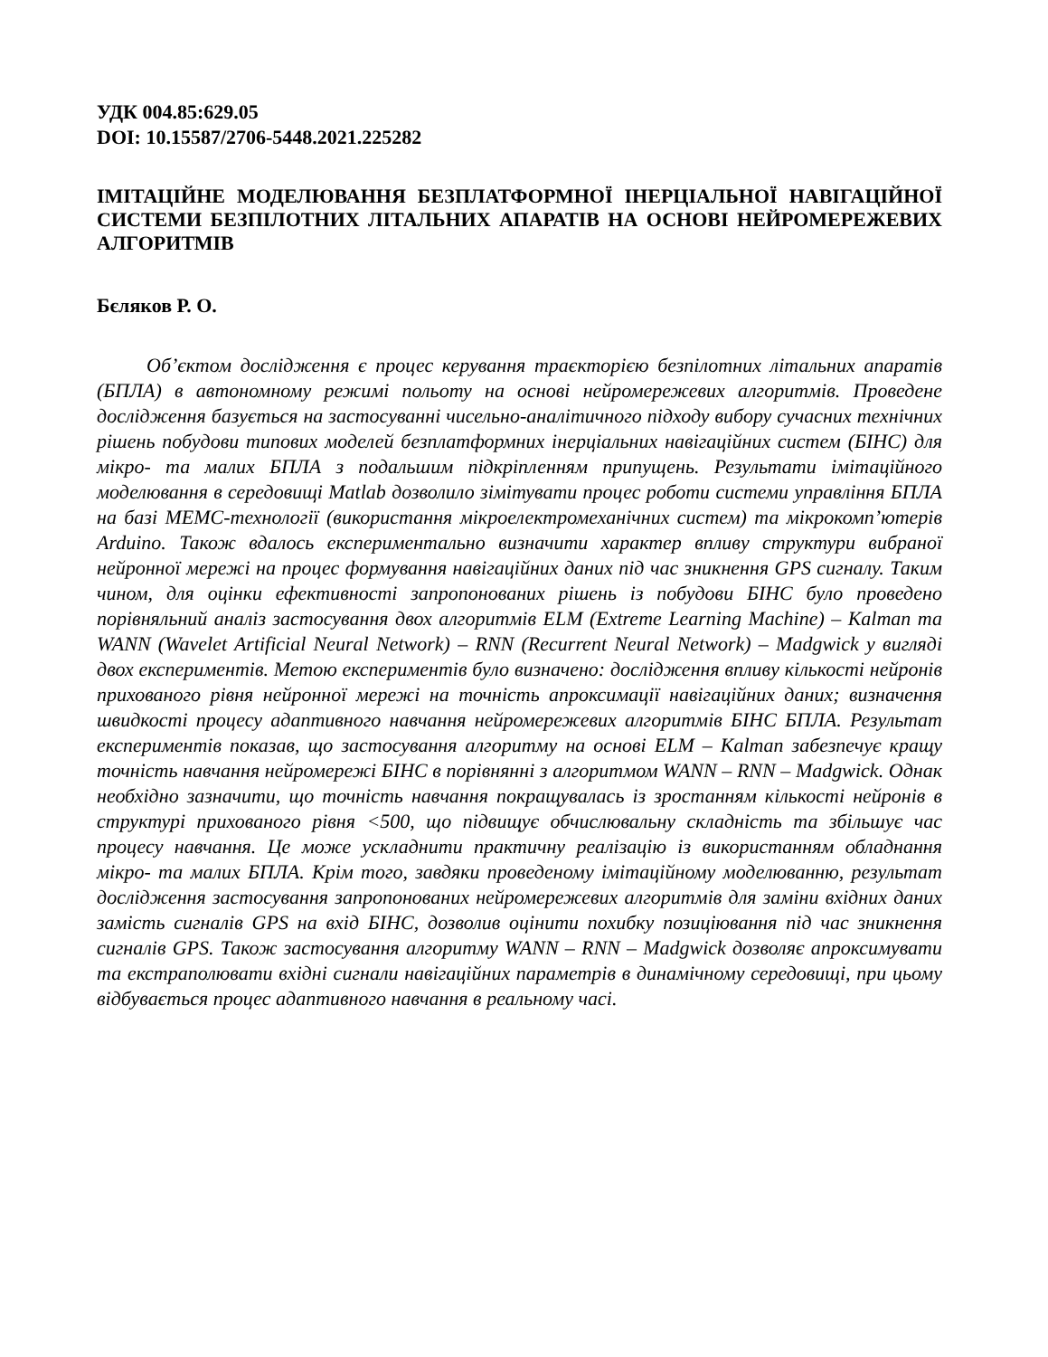УДК 004.85:629.05
DOI: 10.15587/2706-5448.2021.225282
ІМІТАЦІЙНЕ МОДЕЛЮВАННЯ БЕЗПЛАТФОРМНОЇ ІНЕРЦІАЛЬНОЇ НАВІГАЦІЙНОЇ СИСТЕМИ БЕЗПІЛОТНИХ ЛІТАЛЬНИХ АПАРАТІВ НА ОСНОВІ НЕЙРОМЕРЕЖЕВИХ АЛГОРИТМІВ
Бєляков Р. О.
Об’єктом дослідження є процес керування траєкторією безпілотних літальних апаратів (БПЛА) в автономному режимі польоту на основі нейромережевих алгоритмів. Проведене дослідження базується на застосуванні чисельно-аналітичного підходу вибору сучасних технічних рішень побудови типових моделей безплатформних інерціальних навігаційних систем (БІНС) для мікро- та малих БПЛА з подальшим підкріпленням припущень. Результати імітаційного моделювання в середовищі Matlab дозволило зімітувати процес роботи системи управління БПЛА на базі МЕМС-технології (використання мікроелектромеханічних систем) та мікрокомп’ютерів Arduino. Також вдалось експериментально визначити характер впливу структури вибраної нейронної мережі на процес формування навігаційних даних під час зникнення GPS сигналу. Таким чином, для оцінки ефективності запропонованих рішень із побудови БІНС було проведено порівняльний аналіз застосування двох алгоритмів ELM (Extreme Learning Machine) – Kalman та WANN (Wavelet Artificial Neural Network) – RNN (Recurrent Neural Network) – Madgwick у вигляді двох експериментів. Метою експериментів було визначено: дослідження впливу кількості нейронів прихованого рівня нейронної мережі на точність апроксимації навігаційних даних; визначення швидкості процесу адаптивного навчання нейромережевих алгоритмів БІНС БПЛА. Результат експериментів показав, що застосування алгоритму на основі ELM – Kalman забезпечує кращу точність навчання нейромережі БІНС в порівнянні з алгоритмом WANN – RNN – Madgwick. Однак необхідно зазначити, що точність навчання покращувалась із зростанням кількості нейронів в структурі прихованого рівня <500, що підвищує обчислювальну складність та збільшує час процесу навчання. Це може ускладнити практичну реалізацію із використанням обладнання мікро- та малих БПЛА. Крім того, завдяки проведеному імітаційному моделюванню, результат дослідження застосування запропонованих нейромережевих алгоритмів для заміни вхідних даних замість сигналів GPS на вхід БІНС, дозволив оцінити похибку позиціювання під час зникнення сигналів GPS. Також застосування алгоритму WANN – RNN – Madgwick дозволяє апроксимувати та екстраполювати вхідні сигнали навігаційних параметрів в динамічному середовищі, при цьому відбувається процес адаптивного навчання в реальному часі.